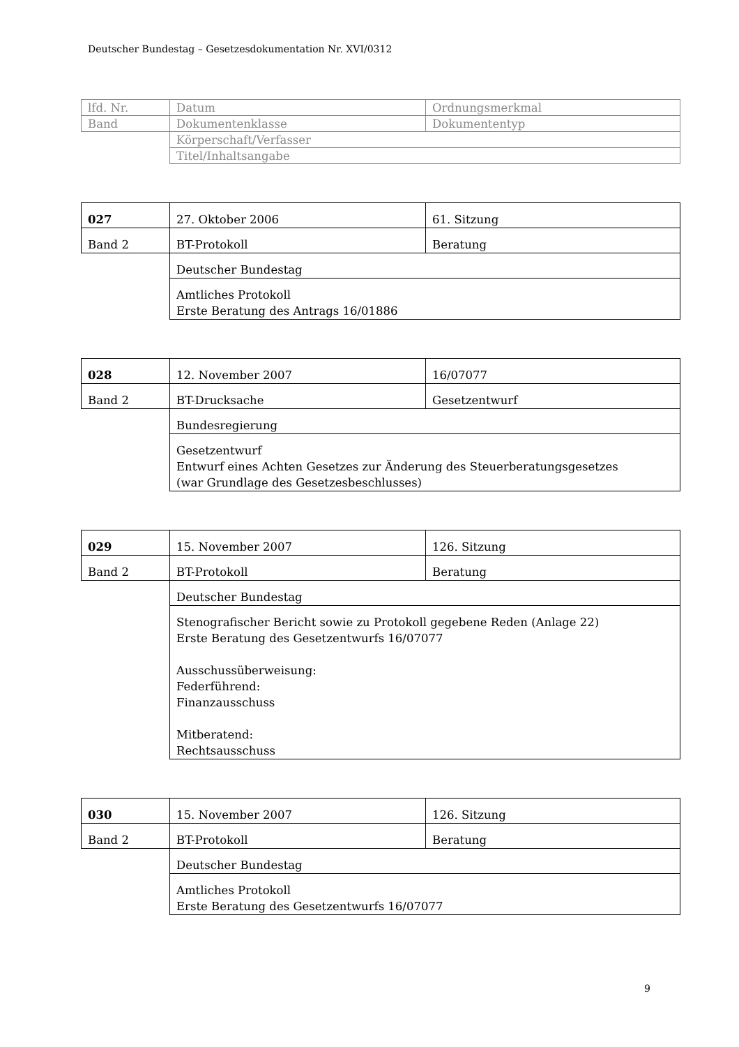Deutscher Bundestag – Gesetzesdokumentation Nr. XVI/0312
| lfd. Nr. | Datum | Ordnungsmerkmal |
| Band | Dokumentenklasse | Dokumententyp |
| | Körperschaft/Verfasser | |
| | Titel/Inhaltsangabe | |
| 027 | 27. Oktober 2006 | 61. Sitzung |
| Band 2 | BT-Protokoll | Beratung |
| | Deutscher Bundestag | |
| | Amtliches Protokoll Erste Beratung des Antrags 16/01886 | |
| 028 | 12. November 2007 | 16/07077 |
| Band 2 | BT-Drucksache | Gesetzentwurf |
| | Bundesregierung | |
| | Gesetzentwurf Entwurf eines Achten Gesetzes zur Änderung des Steuerberatungsgesetzes (war Grundlage des Gesetzesbeschlusses) | |
| 029 | 15. November 2007 | 126. Sitzung |
| Band 2 | BT-Protokoll | Beratung |
| | Deutscher Bundestag | |
| | Stenografischer Bericht sowie zu Protokoll gegebene Reden (Anlage 22) Erste Beratung des Gesetzentwurfs 16/07077 Ausschussüberweisung: Federführend: Finanzausschuss Mitberatend: Rechtsausschuss | |
| 030 | 15. November 2007 | 126. Sitzung |
| Band 2 | BT-Protokoll | Beratung |
| | Deutscher Bundestag | |
| | Amtliches Protokoll Erste Beratung des Gesetzentwurfs 16/07077 | |
9